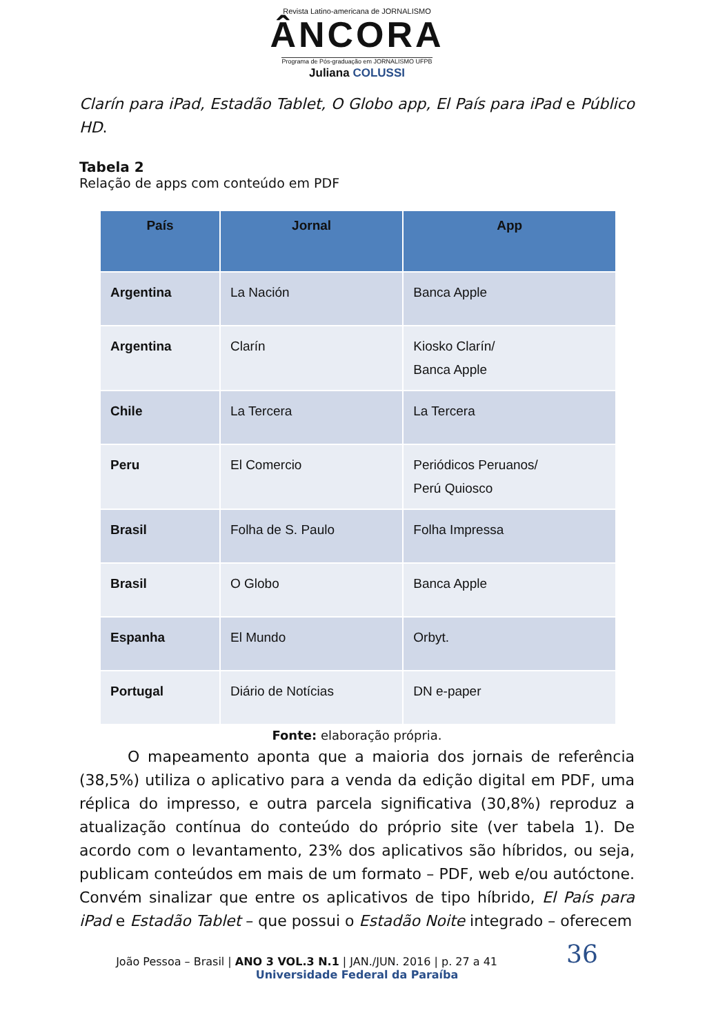Revista Latino-americana de JORNALISMO
ÂNCORA
Programa de Pós-graduação em JORNALISMO UFPB
Juliana COLUSSI
Clarín para iPad, Estadão Tablet, O Globo app, El País para iPad e Público HD.
Tabela 2
Relação de apps com conteúdo em PDF
| País | Jornal | App |
| --- | --- | --- |
| Argentina | La Nación | Banca Apple |
| Argentina | Clarín | Kiosko Clarín/ Banca Apple |
| Chile | La Tercera | La Tercera |
| Peru | El Comercio | Periódicos Peruanos/ Perú Quiosco |
| Brasil | Folha de S. Paulo | Folha Impressa |
| Brasil | O Globo | Banca Apple |
| Espanha | El Mundo | Orbyt. |
| Portugal | Diário de Notícias | DN e-paper |
Fonte: elaboração própria.
O mapeamento aponta que a maioria dos jornais de referência (38,5%) utiliza o aplicativo para a venda da edição digital em PDF, uma réplica do impresso, e outra parcela significativa (30,8%) reproduz a atualização contínua do conteúdo do próprio site (ver tabela 1). De acordo com o levantamento, 23% dos aplicativos são híbridos, ou seja, publicam conteúdos em mais de um formato – PDF, web e/ou autóctone. Convém sinalizar que entre os aplicativos de tipo híbrido, El País para iPad e Estadão Tablet – que possui o Estadão Noite integrado – oferecem
João Pessoa – Brasil | ANO 3 VOL.3 N.1 | JAN./JUN. 2016 | p. 27 a 41 36
Universidade Federal da Paraíba